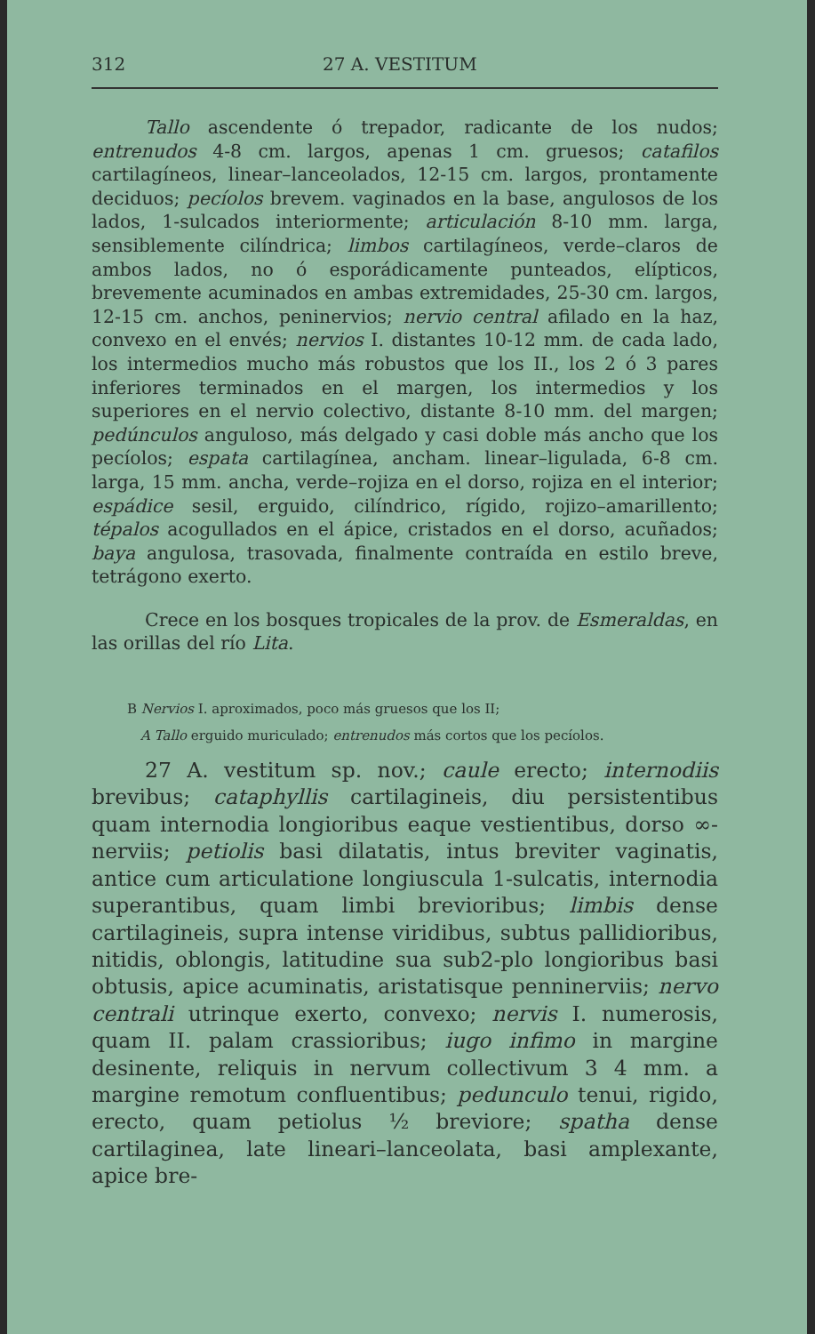312 27 A. VESTITUM
Tallo ascendente ó trepador, radicante de los nudos; entrenudos 4-8 cm. largos, apenas 1 cm. gruesos; catafilos cartilagíneos, linear–lanceolados, 12-15 cm. largos, prontamente deciduos; pecíolos brevem. vaginados en la base, angulosos de los lados, 1-sulcados interiormente; articulación 8-10 mm. larga, sensiblemente cilíndrica; limbos cartilagíneos, verde–claros de ambos lados, no ó esporádicamente punteados, elípticos, brevemente acuminados en ambas extremidades, 25-30 cm. largos, 12-15 cm. anchos, peninervios; nervio central afilado en la haz, convexo en el envés; nervios I. distantes 10-12 mm. de cada lado, los intermedios mucho más robustos que los II., los 2 ó 3 pares inferiores terminados en el margen, los intermedios y los superiores en el nervio colectivo, distante 8-10 mm. del margen; pedúnculos anguloso, más delgado y casi doble más ancho que los pecíolos; espata cartilagínea, ancham. linear–ligulada, 6-8 cm. larga, 15 mm. ancha, verde–rojiza en el dorso, rojiza en el interior; espádice sesil, erguido, cilíndrico, rígido, rojizo–amarillento; tépalos acogullados en el ápice, cristados en el dorso, acuñados; baya angulosa, trasovada, finalmente contraída en estilo breve, tetrágono exerto.
Crece en los bosques tropicales de la prov. de Esmeraldas, en las orillas del río Lita.
B Nervios I. aproximados, poco más gruesos que los II;
A Tallo erguido muriculado; entrenudos más cortos que los pecíolos.
27 A. vestitum sp. nov.; caule erecto; internodiis brevibus; cataphyllis cartilagineis, diu persistentibus quam internodia longioribus eaque vestientibus, dorso ∞-nerviis; petiolis basi dilatatis, intus breviter vaginatis, antice cum articulatione longiuscula 1-sulcatis, internodia superantibus, quam limbi brevioribus; limbis dense cartilagineis, supra intense viridibus, subtus pallidioribus, nitidis, oblongis, latitudine sua sub2-plo longioribus basi obtusis, apice acuminatis, aristatisque penninerviis; nervo centrali utrinque exerto, convexo; nervis I. numerosis, quam II. palam crassioribus; iugo infimo in margine desinente, reliquis in nervum collectivum 3 4 mm. a margine remotum confluentibus; pedunculo tenui, rigido, erecto, quam petiolus ½ breviore; spatha dense cartilaginea, late lineari–lanceolata, basi amplexante, apice bre-